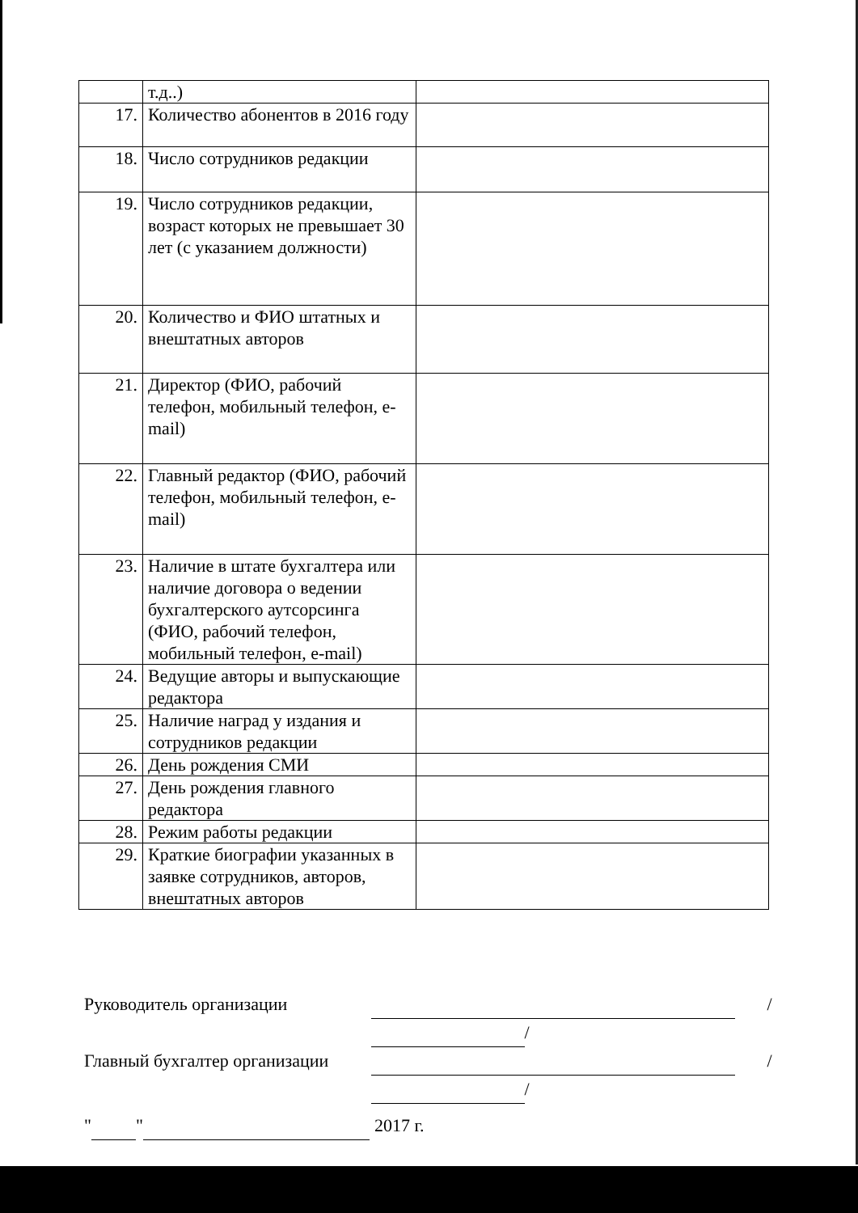| | т.д..) | |
| 17. | Количество абонентов в 2016 году | |
| 18. | Число сотрудников редакции | |
| 19. | Число сотрудников редакции, возраст которых не превышает 30 лет (с указанием должности) | |
| 20. | Количество и ФИО штатных и внештатных авторов | |
| 21. | Директор (ФИО, рабочий телефон, мобильный телефон, e-mail) | |
| 22. | Главный редактор (ФИО, рабочий телефон, мобильный телефон, e-mail) | |
| 23. | Наличие в штате бухгалтера или наличие договора о ведении бухгалтерского аутсорсинга (ФИО, рабочий телефон, мобильный телефон, e-mail) | |
| 24. | Ведущие авторы и выпускающие редактора | |
| 25. | Наличие наград у издания и сотрудников редакции | |
| 26. | День рождения СМИ | |
| 27. | День рождения главного редактора | |
| 28. | Режим работы редакции | |
| 29. | Краткие биографии указанных в заявке сотрудников, авторов, внештатных авторов | |
Руководитель организации / /
Главный бухгалтер организации / /
" " 2017 г.